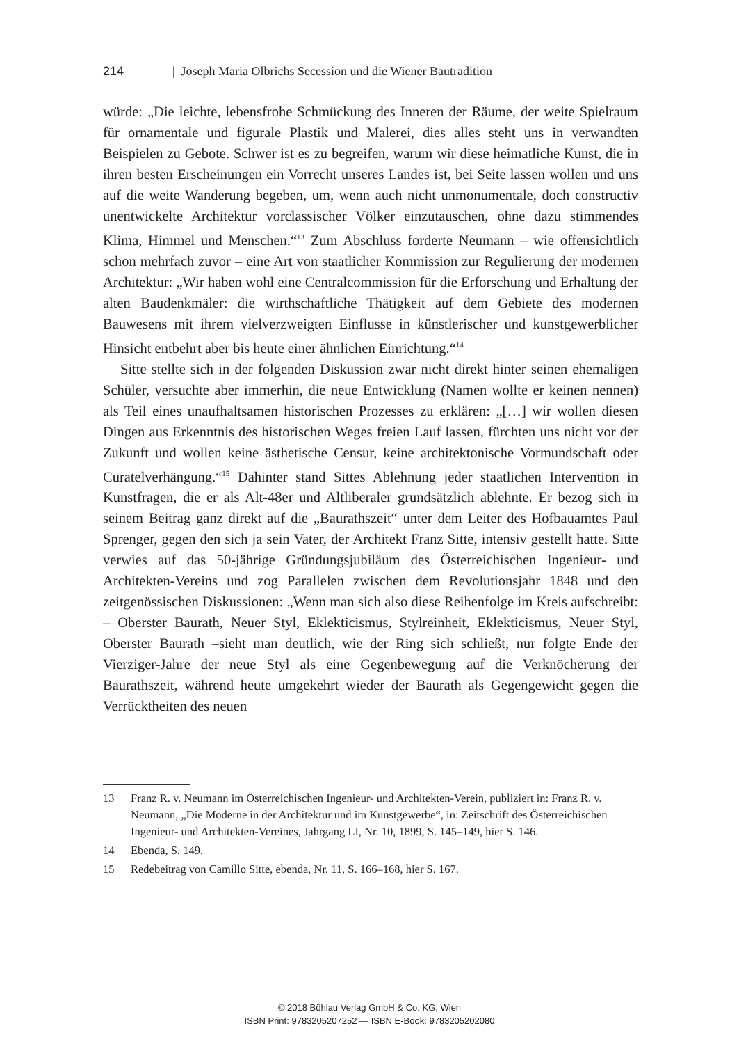214 | Joseph Maria Olbrichs Secession und die Wiener Bautradition
würde: „Die leichte, lebensfrohe Schmückung des Inneren der Räume, der weite Spielraum für ornamentale und figurale Plastik und Malerei, dies alles steht uns in verwandten Beispielen zu Gebote. Schwer ist es zu begreifen, warum wir diese heimatliche Kunst, die in ihren besten Erscheinungen ein Vorrecht unseres Landes ist, bei Seite lassen wollen und uns auf die weite Wanderung begeben, um, wenn auch nicht unmonumentale, doch constructiv unentwickelte Architektur vorclassischer Völker einzutauschen, ohne dazu stimmendes Klima, Himmel und Menschen.“<sup>13</sup> Zum Abschluss forderte Neumann – wie offensichtlich schon mehrfach zuvor – eine Art von staatlicher Kommission zur Regulierung der modernen Architektur: „Wir haben wohl eine Centralcommission für die Erforschung und Erhaltung der alten Baudenkmäler: die wirthschaftliche Thätigkeit auf dem Gebiete des modernen Bauwesens mit ihrem vielverzweigten Einflusse in künstlerischer und kunstgewerblicher Hinsicht entbehrt aber bis heute einer ähnlichen Einrichtung.“<sup>14</sup>
Sitte stellte sich in der folgenden Diskussion zwar nicht direkt hinter seinen ehemaligen Schüler, versuchte aber immerhin, die neue Entwicklung (Namen wollte er keinen nennen) als Teil eines unaufhaltsamen historischen Prozesses zu erklären: „[…] wir wollen diesen Dingen aus Erkenntnis des historischen Weges freien Lauf lassen, fürchten uns nicht vor der Zukunft und wollen keine ästhetische Censur, keine architektonische Vormundschaft oder Curatelverhängung.“<sup>15</sup> Dahinter stand Sittes Ablehnung jeder staatlichen Intervention in Kunstfragen, die er als Alt-48er und Altliberaler grundsätzlich ablehnte. Er bezog sich in seinem Beitrag ganz direkt auf die „Baurathszeit“ unter dem Leiter des Hofbauamtes Paul Sprenger, gegen den sich ja sein Vater, der Architekt Franz Sitte, intensiv gestellt hatte. Sitte verwies auf das 50-jährige Gründungsjubiläum des Österreichischen Ingenieur- und Architekten-Vereins und zog Parallelen zwischen dem Revolutionsjahr 1848 und den zeitgenössischen Diskussionen: „Wenn man sich also diese Reihenfolge im Kreis aufschreibt: – Oberster Baurath, Neuer Styl, Eklekticismus, Stylreinheit, Eklekticismus, Neuer Styl, Oberster Baurath –sieht man deutlich, wie der Ring sich schließt, nur folgte Ende der Vierziger-Jahre der neue Styl als eine Gegenbewegung auf die Verknöcherung der Baurathszeit, während heute umgekehrt wieder der Baurath als Gegengewicht gegen die Verrücktheiten des neuen
13 Franz R. v. Neumann im Österreichischen Ingenieur- und Architekten-Verein, publiziert in: Franz R. v. Neumann, „Die Moderne in der Architektur und im Kunstgewerbe“, in: Zeitschrift des Österreichischen Ingenieur- und Architekten-Vereines, Jahrgang LI, Nr. 10, 1899, S. 145–149, hier S. 146.
14 Ebenda, S. 149.
15 Redebeitrag von Camillo Sitte, ebenda, Nr. 11, S. 166–168, hier S. 167.
© 2018 Böhlau Verlag GmbH & Co. KG, Wien
ISBN Print: 9783205207252 — ISBN E-Book: 9783205202080